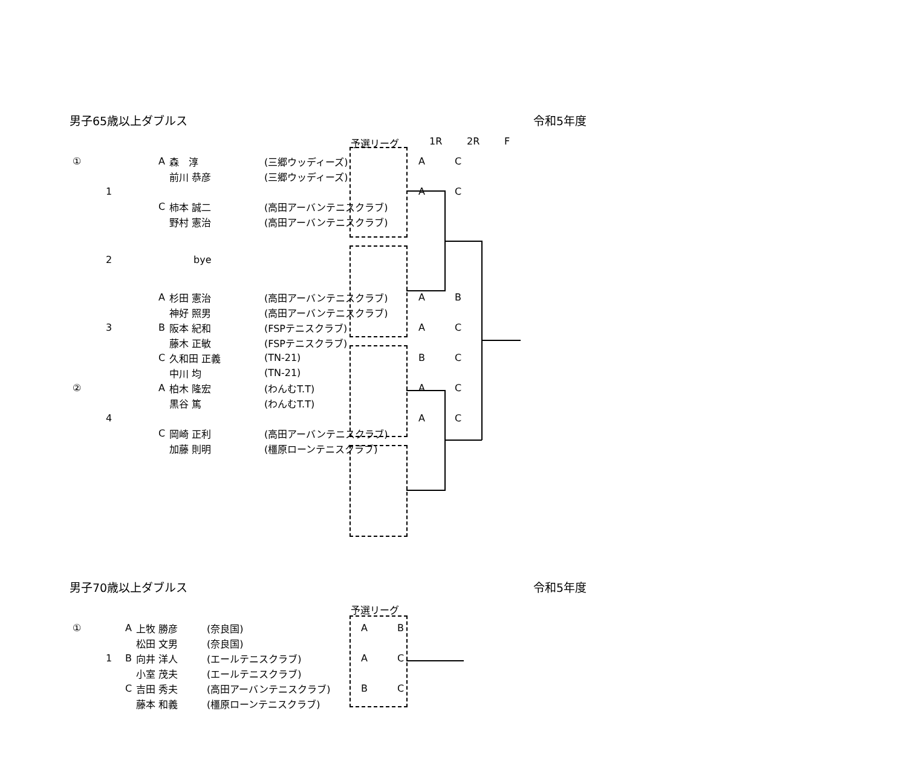男子65歳以上ダブルス 令和5年度
予選リーグ 1R 2R F
| ① | | A | 森 淳 | (三郷ウッディーズ) | A | C |
| | | | 前川 恭彦 | (三郷ウッディーズ) | | |
| 1 | | | | | A | C |
| | | C | 柿本 誠二 | (高田アーバンテニスクラブ) | | |
| | | | 野村 憲治 | (高田アーバンテニスクラブ) | | |
| 2 | | | bye | | | |
| | | A | 杉田 憲治 | (高田アーバンテニスクラブ) | A | B |
| | | | 神好 照男 | (高田アーバンテニスクラブ) | | |
| 3 | | B | 阪本 紀和 | (FSPテニスクラブ) | A | C |
| | | | 藤木 正敏 | (FSPテニスクラブ) | | |
| | | C | 久和田 正義 | (TN-21) | B | C |
| | | | 中川 均 | (TN-21) | | |
| ② | | A | 柏木 隆宏 | (わんむT.T) | A | C |
| | | | 黒谷 篤 | (わんむT.T) | | |
| 4 | | | | | A | C |
| | | C | 岡崎 正利 | (高田アーバンテニスクラブ) | | |
| | | | 加藤 則明 | (橿原ローンテニスクラブ) | | |
男子70歳以上ダブルス 令和5年度
予選リーグ
| ① | | A | 上牧 勝彦 | (奈良国) | A | B |
| | | | 松田 文男 | (奈良国) | | |
| 1 | | B | 向井 洋人 | (エールテニスクラブ) | A | C |
| | | | 小室 茂夫 | (エールテニスクラブ) | | |
| | | C | 吉田 秀夫 | (高田アーバンテニスクラブ) | B | C |
| | | | 藤本 和義 | (橿原ローンテニスクラブ) | | |